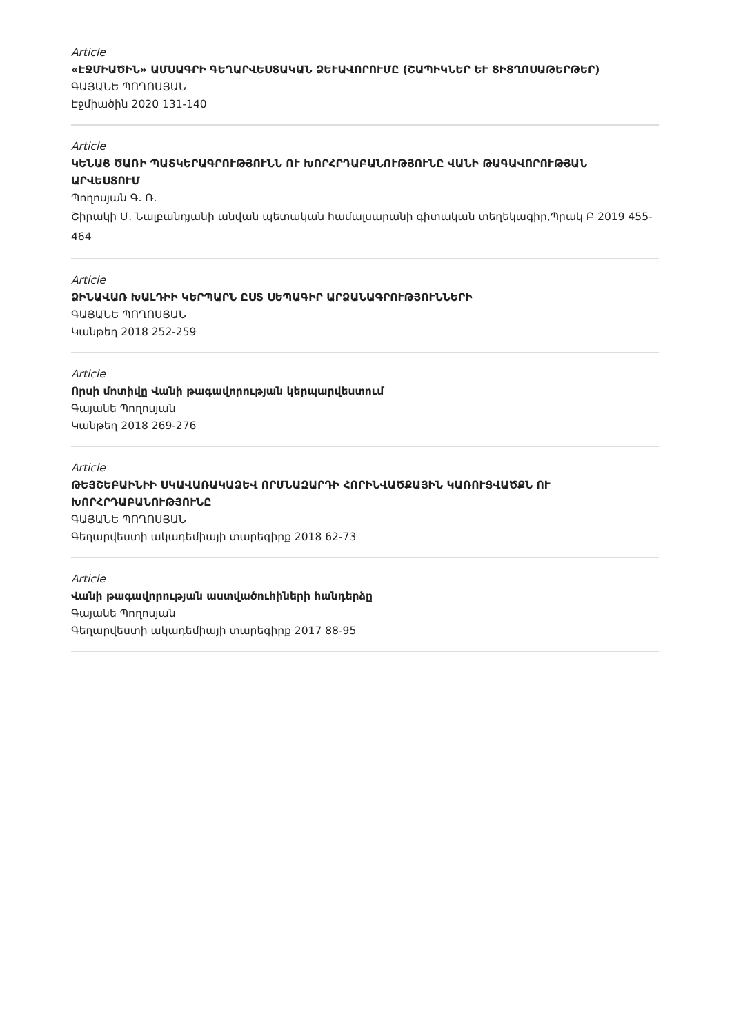Article
«ԷՋՄԻԱԾԻՆ» ԱՄՍԱԳՐԻ ԳԵՂԱՐՎԵՍՏԱԿԱՆ ՁԵՒԱՎՈՐՈՒՄԸ (ՇԱՊԻԿՆԵՐ ԵՒ ՏԻՏՂՈՍԱԹԵՐԹԵՐ)
ԳԱՅԱՆԵ ՊՈՂՈՍՅԱՆ
Էջմիածին 2020 131-140
Article
ԿԵՆԱՑ ԾԱՌԻ ՊԱՏԿԵՐԱԳՐՈՒԹՅՈՒՆՆ ՈՒ ԽՈՐՀՐԴԱԲԱՆՈՒԹՅՈՒՆԸ ՎԱՆԻ ԹԱԳԱՎՈՐՈՒԹՅԱՆ ԱՐՎԵՍՏՈՒՄ
Պողոսյան Գ. Ռ.
Շիրակի Մ. Նալբանդյանի անվան պետական համալսարանի գիտական տեղեկագիր,Պրակ Բ 2019 455-464
Article
ՁԻՆԱՎԱՌ ԽԱԼԴԻԻ ԿԵՐՊԱՐՆ ԸՍՏ ՍԵՊԱԳԻՐ ԱՐՁԱՆԱԳՐՈՒԹՅՈՒՆՆԵՐԻ
ԳԱՅԱՆԵ ՊՈՂՈՍՅԱՆ
Կանթեղ 2018 252-259
Article
Որսի մոտիվը Վանի թագավորության կերպարվեստում
Գայանե Պողոսյան
Կանթեղ 2018 269-276
Article
ԹԵՅՇԵԲԱԻՆԻԻ ՍԿԱՎԱՌԱԿԱՁԵՎ ՈՐՄՆԱԶԱՐԴԻ ՀՈՐԻՆՎԱԾՔԱՅԻՆ ԿԱՌՈՒՑՎԱԾՔՆ ՈՒ ԽՈՐՀՐԴԱԲԱՆՈՒԹՅՈՒՆԸ
ԳԱՅԱՆԵ ՊՈՂՈՍՅԱՆ
Գեղարվեստի ակադեմիայի տարեգիրք 2018 62-73
Article
Վանի թագավորության աստվածուհիների հանդերձը
Գայանե Պողոսյան
Գեղարվեստի ակադեմիայի տարեգիրք 2017 88-95